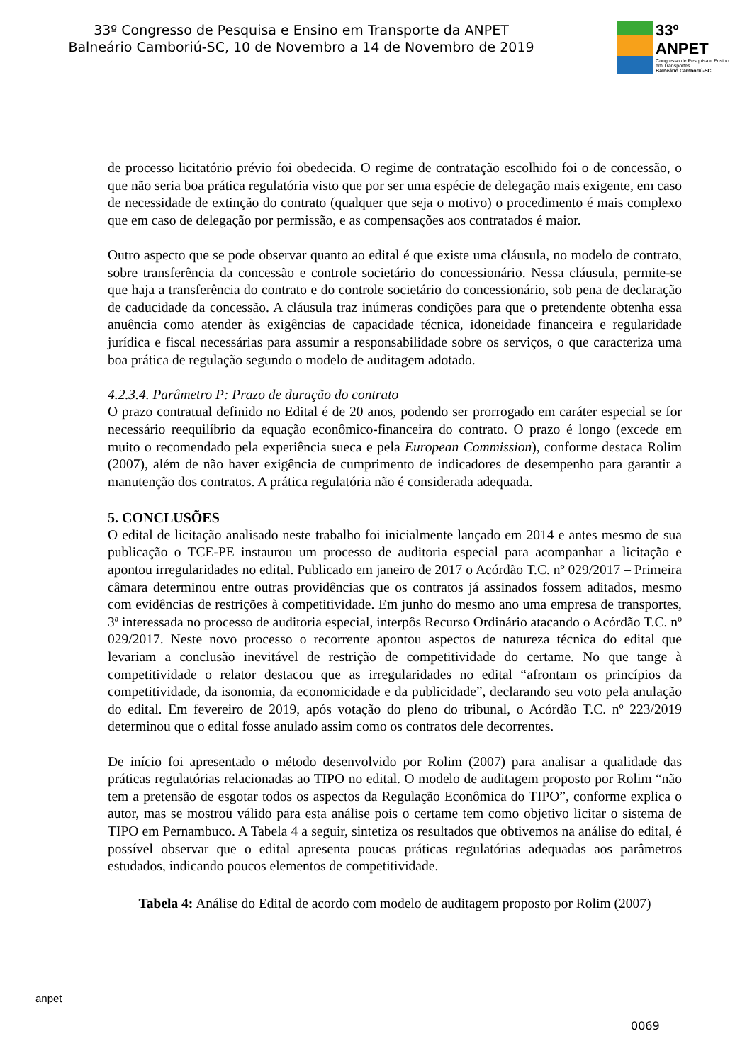33º Congresso de Pesquisa e Ensino em Transporte da ANPET
Balneário Camboriú-SC, 10 de Novembro a 14 de Novembro de 2019
33º ANPET
Congresso de Pesquisa e Ensino em Transportes
Balneário Camboriú-SC
de processo licitatório prévio foi obedecida. O regime de contratação escolhido foi o de concessão, o que não seria boa prática regulatória visto que por ser uma espécie de delegação mais exigente, em caso de necessidade de extinção do contrato (qualquer que seja o motivo) o procedimento é mais complexo que em caso de delegação por permissão, e as compensações aos contratados é maior.
Outro aspecto que se pode observar quanto ao edital é que existe uma cláusula, no modelo de contrato, sobre transferência da concessão e controle societário do concessionário. Nessa cláusula, permite-se que haja a transferência do contrato e do controle societário do concessionário, sob pena de declaração de caducidade da concessão. A cláusula traz inúmeras condições para que o pretendente obtenha essa anuência como atender às exigências de capacidade técnica, idoneidade financeira e regularidade jurídica e fiscal necessárias para assumir a responsabilidade sobre os serviços, o que caracteriza uma boa prática de regulação segundo o modelo de auditagem adotado.
4.2.3.4. Parâmetro P: Prazo de duração do contrato
O prazo contratual definido no Edital é de 20 anos, podendo ser prorrogado em caráter especial se for necessário reequilíbrio da equação econômico-financeira do contrato. O prazo é longo (excede em muito o recomendado pela experiência sueca e pela European Commission), conforme destaca Rolim (2007), além de não haver exigência de cumprimento de indicadores de desempenho para garantir a manutenção dos contratos. A prática regulatória não é considerada adequada.
5. CONCLUSÕES
O edital de licitação analisado neste trabalho foi inicialmente lançado em 2014 e antes mesmo de sua publicação o TCE-PE instaurou um processo de auditoria especial para acompanhar a licitação e apontou irregularidades no edital. Publicado em janeiro de 2017 o Acórdão T.C. nº 029/2017 – Primeira câmara determinou entre outras providências que os contratos já assinados fossem aditados, mesmo com evidências de restrições à competitividade. Em junho do mesmo ano uma empresa de transportes, 3ª interessada no processo de auditoria especial, interpôs Recurso Ordinário atacando o Acórdão T.C. nº 029/2017. Neste novo processo o recorrente apontou aspectos de natureza técnica do edital que levariam a conclusão inevitável de restrição de competitividade do certame. No que tange à competitividade o relator destacou que as irregularidades no edital “afrontam os princípios da competitividade, da isonomia, da economicidade e da publicidade”, declarando seu voto pela anulação do edital. Em fevereiro de 2019, após votação do pleno do tribunal, o Acórdão T.C. nº 223/2019 determinou que o edital fosse anulado assim como os contratos dele decorrentes.
De início foi apresentado o método desenvolvido por Rolim (2007) para analisar a qualidade das práticas regulatórias relacionadas ao TIPO no edital. O modelo de auditagem proposto por Rolim “não tem a pretensão de esgotar todos os aspectos da Regulação Econômica do TIPO”, conforme explica o autor, mas se mostrou válido para esta análise pois o certame tem como objetivo licitar o sistema de TIPO em Pernambuco. A Tabela 4 a seguir, sintetiza os resultados que obtivemos na análise do edital, é possível observar que o edital apresenta poucas práticas regulatórias adequadas aos parâmetros estudados, indicando poucos elementos de competitividade.
Tabela 4: Análise do Edital de acordo com modelo de auditagem proposto por Rolim (2007)
anpet
0069